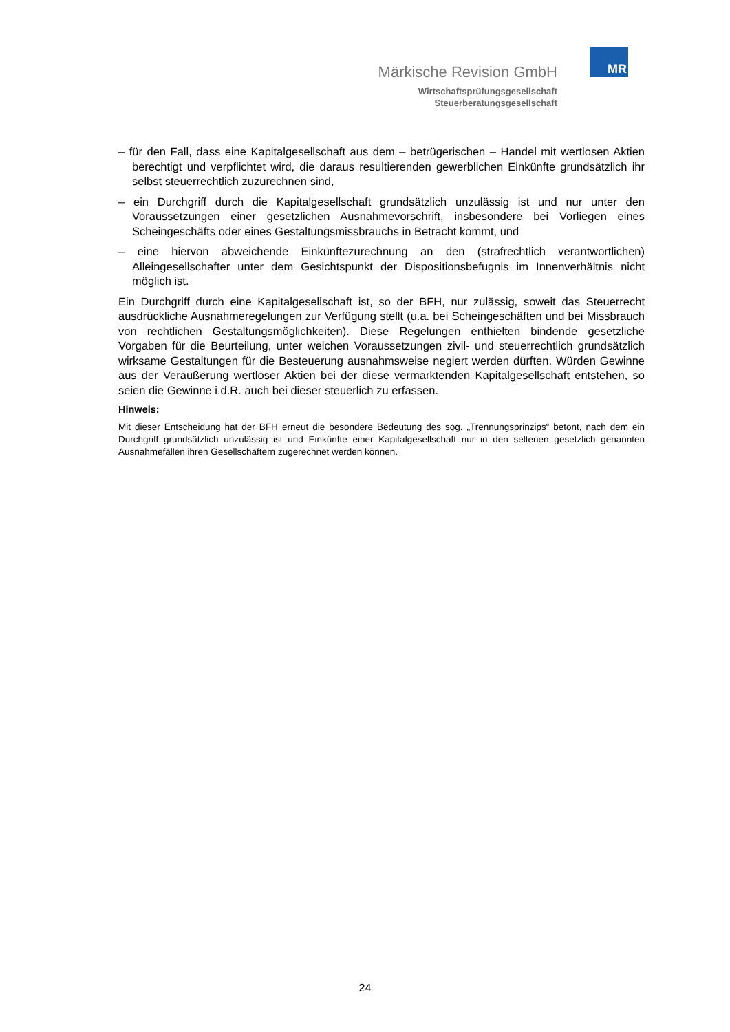MR
Märkische Revision GmbH
Wirtschaftsprüfungsgesellschaft
Steuerberatungsgesellschaft
– für den Fall, dass eine Kapitalgesellschaft aus dem – betrügerischen – Handel mit wertlosen Aktien berechtigt und verpflichtet wird, die daraus resultierenden gewerblichen Einkünfte grundsätzlich ihr selbst steuerrechtlich zuzurechnen sind,
– ein Durchgriff durch die Kapitalgesellschaft grundsätzlich unzulässig ist und nur unter den Voraussetzungen einer gesetzlichen Ausnahmevorschrift, insbesondere bei Vorliegen eines Scheingeschäfts oder eines Gestaltungsmissbrauchs in Betracht kommt, und
– eine hiervon abweichende Einkünftezurechnung an den (strafrechtlich verantwortlichen) Alleingesellschafter unter dem Gesichtspunkt der Dispositionsbefugnis im Innenverhältnis nicht möglich ist.
Ein Durchgriff durch eine Kapitalgesellschaft ist, so der BFH, nur zulässig, soweit das Steuerrecht ausdrückliche Ausnahmeregelungen zur Verfügung stellt (u.a. bei Scheingeschäften und bei Missbrauch von rechtlichen Gestaltungsmöglichkeiten). Diese Regelungen enthielten bindende gesetzliche Vorgaben für die Beurteilung, unter welchen Voraussetzungen zivil- und steuerrechtlich grundsätzlich wirksame Gestaltungen für die Besteuerung ausnahmsweise negiert werden dürften. Würden Gewinne aus der Veräußerung wertloser Aktien bei der diese vermarktenden Kapitalgesellschaft entstehen, so seien die Gewinne i.d.R. auch bei dieser steuerlich zu erfassen.
Hinweis:
Mit dieser Entscheidung hat der BFH erneut die besondere Bedeutung des sog. „Trennungsprinzips“ betont, nach dem ein Durchgriff grundsätzlich unzulässig ist und Einkünfte einer Kapitalgesellschaft nur in den seltenen gesetzlich genannten Ausnahmefällen ihren Gesellschaftern zugerechnet werden können.
24